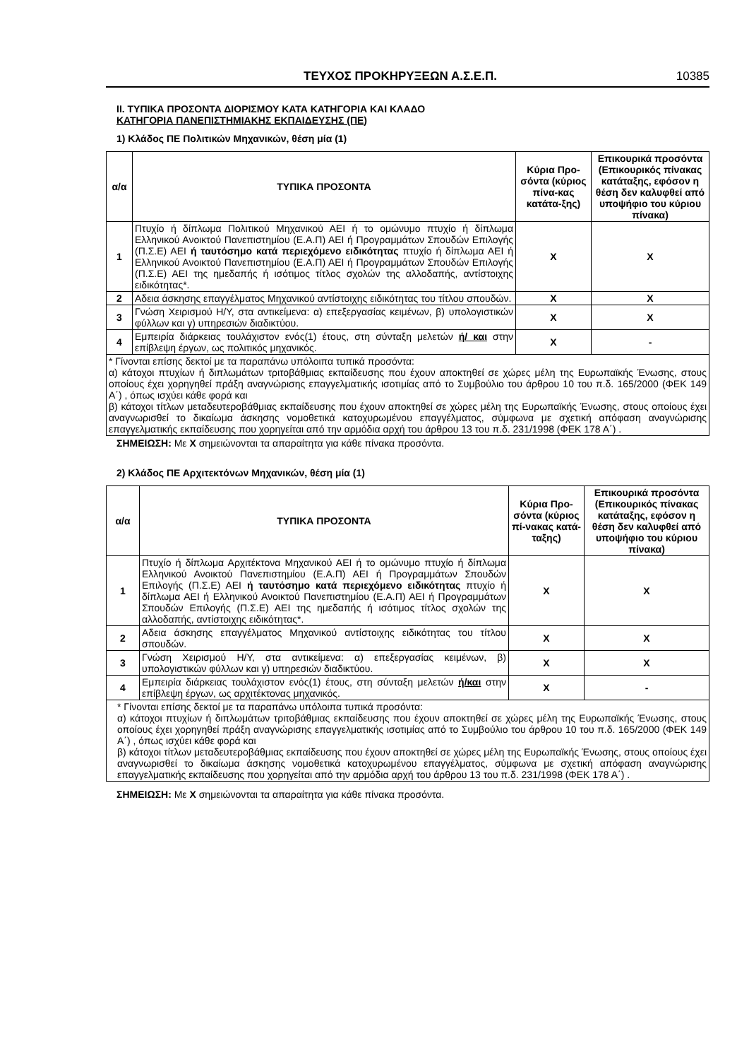ΤΕΥΧΟΣ ΠΡΟΚΗΡΥΞΕΩΝ Α.Σ.Ε.Π. 10385
II. ΤΥΠΙΚΑ ΠΡΟΣΟΝΤΑ ΔΙΟΡΙΣΜΟΥ ΚΑΤΑ ΚΑΤΗΓΟΡΙΑ ΚΑΙ ΚΛΑΔΟ
ΚΑΤΗΓΟΡΙΑ ΠΑΝΕΠΙΣΤΗΜΙΑΚΗΣ ΕΚΠΑΙΔΕΥΣΗΣ (ΠΕ)
1) Κλάδος ΠΕ Πολιτικών Μηχανικών, θέση μία (1)
| α/α | ΤΥΠΙΚΑ ΠΡΟΣΟΝΤΑ | Κύρια Προ-σόντα (κύριος πίνα-κας κατάτα-ξης) | Επικουρικά προσόντα (Επικουρικός πίνακας κατάταξης, εφόσον η θέση δεν καλυφθεί από υποψήφιο του κύριου πίνακα) |
| --- | --- | --- | --- |
| 1 | Πτυχίο ή δίπλωμα Πολιτικού Μηχανικού ΑΕΙ ή το ομώνυμο πτυχίο ή δίπλωμα Ελληνικού Ανοικτού Πανεπιστημίου (Ε.Α.Π) ΑΕΙ ή Προγραμμάτων Σπουδών Επιλογής (Π.Σ.Ε) ΑΕΙ ή ταυτόσημο κατά περιεχόμενο ειδικότητας πτυχίο ή δίπλωμα ΑΕΙ ή Ελληνικού Ανοικτού Πανεπιστημίου (Ε.Α.Π) ΑΕΙ ή Προγραμμάτων Σπουδών Επιλογής (Π.Σ.Ε) ΑΕΙ της ημεδαπής ή ισότιμος τίτλος σχολών της αλλοδαπής, αντίστοιχης ειδικότητας*. | Χ | Χ |
| 2 | Αδεια άσκησης επαγγέλματος Μηχανικού αντίστοιχης ειδικότητας του τίτλου σπουδών. | Χ | Χ |
| 3 | Γνώση Χειρισμού Η/Υ, στα αντικείμενα: α) επεξεργασίας κειμένων, β) υπολογιστικών φύλλων και γ) υπηρεσιών διαδικτύου. | Χ | Χ |
| 4 | Εμπειρία διάρκειας τουλάχιστον ενός(1) έτους, στη σύνταξη μελετών ή/ και στην επίβλεψη έργων, ως πολιτικός μηχανικός. | Χ | - |
| * Γίνονται επίσης δεκτοί με τα παραπάνω υπόλοιπα τυπικά προσόντα: α) κάτοχοι πτυχίων ή διπλωμάτων τριτοβάθμιας εκπαίδευσης που έχουν αποκτηθεί σε χώρες μέλη της Ευρωπαϊκής Ένωσης, στους οποίους έχει χορηγηθεί πράξη αναγνώρισης επαγγελματικής ισοτιμίας από το Συμβούλιο του άρθρου 10 του π.δ. 165/2000 (ΦΕΚ 149 Α΄) , όπως ισχύει κάθε φορά και β) κάτοχοι τίτλων μεταδευτεροβάθμιας εκπαίδευσης που έχουν αποκτηθεί σε χώρες μέλη της Ευρωπαϊκής Ένωσης, στους οποίους έχει αναγνωρισθεί το δικαίωμα άσκησης νομοθετικά κατοχυρωμένου επαγγέλματος, σύμφωνα με σχετική απόφαση αναγνώρισης επαγγελματικής εκπαίδευσης που χορηγείται από την αρμόδια αρχή του άρθρου 13 του π.δ. 231/1998 (ΦΕΚ 178 Α΄) . | | | |
ΣΗΜΕΙΩΣΗ: Με Χ σημειώνονται τα απαραίτητα για κάθε πίνακα προσόντα.
2) Κλάδος ΠΕ Αρχιτεκτόνων Μηχανικών, θέση μία (1)
| α/α | ΤΥΠΙΚΑ ΠΡΟΣΟΝΤΑ | Κύρια Προ-σόντα (κύριος πί-νακας κατά-ταξης) | Επικουρικά προσόντα (Επικουρικός πίνακας κατάταξης, εφόσον η θέση δεν καλυφθεί από υποψήφιο του κύριου πίνακα) |
| --- | --- | --- | --- |
| 1 | Πτυχίο ή δίπλωμα Αρχιτέκτονα Μηχανικού ΑΕΙ ή το ομώνυμο πτυχίο ή δίπλωμα Ελληνικού Ανοικτού Πανεπιστημίου (Ε.Α.Π) ΑΕΙ ή Προγραμμάτων Σπουδών Επιλογής (Π.Σ.Ε) ΑΕΙ ή ταυτόσημο κατά περιεχόμενο ειδικότητας πτυχίο ή δίπλωμα ΑΕΙ ή Ελληνικού Ανοικτού Πανεπιστημίου (Ε.Α.Π) ΑΕΙ ή Προγραμμάτων Σπουδών Επιλογής (Π.Σ.Ε) ΑΕΙ της ημεδαπής ή ισότιμος τίτλος σχολών της αλλοδαπής, αντίστοιχης ειδικότητας*. | Χ | Χ |
| 2 | Αδεια άσκησης επαγγέλματος Μηχανικού αντίστοιχης ειδικότητας του τίτλου σπουδών. | Χ | Χ |
| 3 | Γνώση Χειρισμού Η/Υ, στα αντικείμενα: α) επεξεργασίας κειμένων, β) υπολογιστικών φύλλων και γ) υπηρεσιών διαδικτύου. | Χ | Χ |
| 4 | Εμπειρία διάρκειας τουλάχιστον ενός(1) έτους, στη σύνταξη μελετών ή/και στην επίβλεψη έργων, ως αρχιτέκτονας μηχανικός. | Χ | - |
| * Γίνονται επίσης δεκτοί με τα παραπάνω υπόλοιπα τυπικά προσόντα: α) κάτοχοι πτυχίων ή διπλωμάτων τριτοβάθμιας εκπαίδευσης που έχουν αποκτηθεί σε χώρες μέλη της Ευρωπαϊκής Ένωσης, στους οποίους έχει χορηγηθεί πράξη αναγνώρισης επαγγελματικής ισοτιμίας από το Συμβούλιο του άρθρου 10 του π.δ. 165/2000 (ΦΕΚ 149 Α΄) , όπως ισχύει κάθε φορά και β) κάτοχοι τίτλων μεταδευτεροβάθμιας εκπαίδευσης που έχουν αποκτηθεί σε χώρες μέλη της Ευρωπαϊκής Ένωσης, στους οποίους έχει αναγνωρισθεί το δικαίωμα άσκησης νομοθετικά κατοχυρωμένου επαγγέλματος, σύμφωνα με σχετική απόφαση αναγνώρισης επαγγελματικής εκπαίδευσης που χορηγείται από την αρμόδια αρχή του άρθρου 13 του π.δ. 231/1998 (ΦΕΚ 178 Α΄) . | | | |
ΣΗΜΕΙΩΣΗ: Με Χ σημειώνονται τα απαραίτητα για κάθε πίνακα προσόντα.